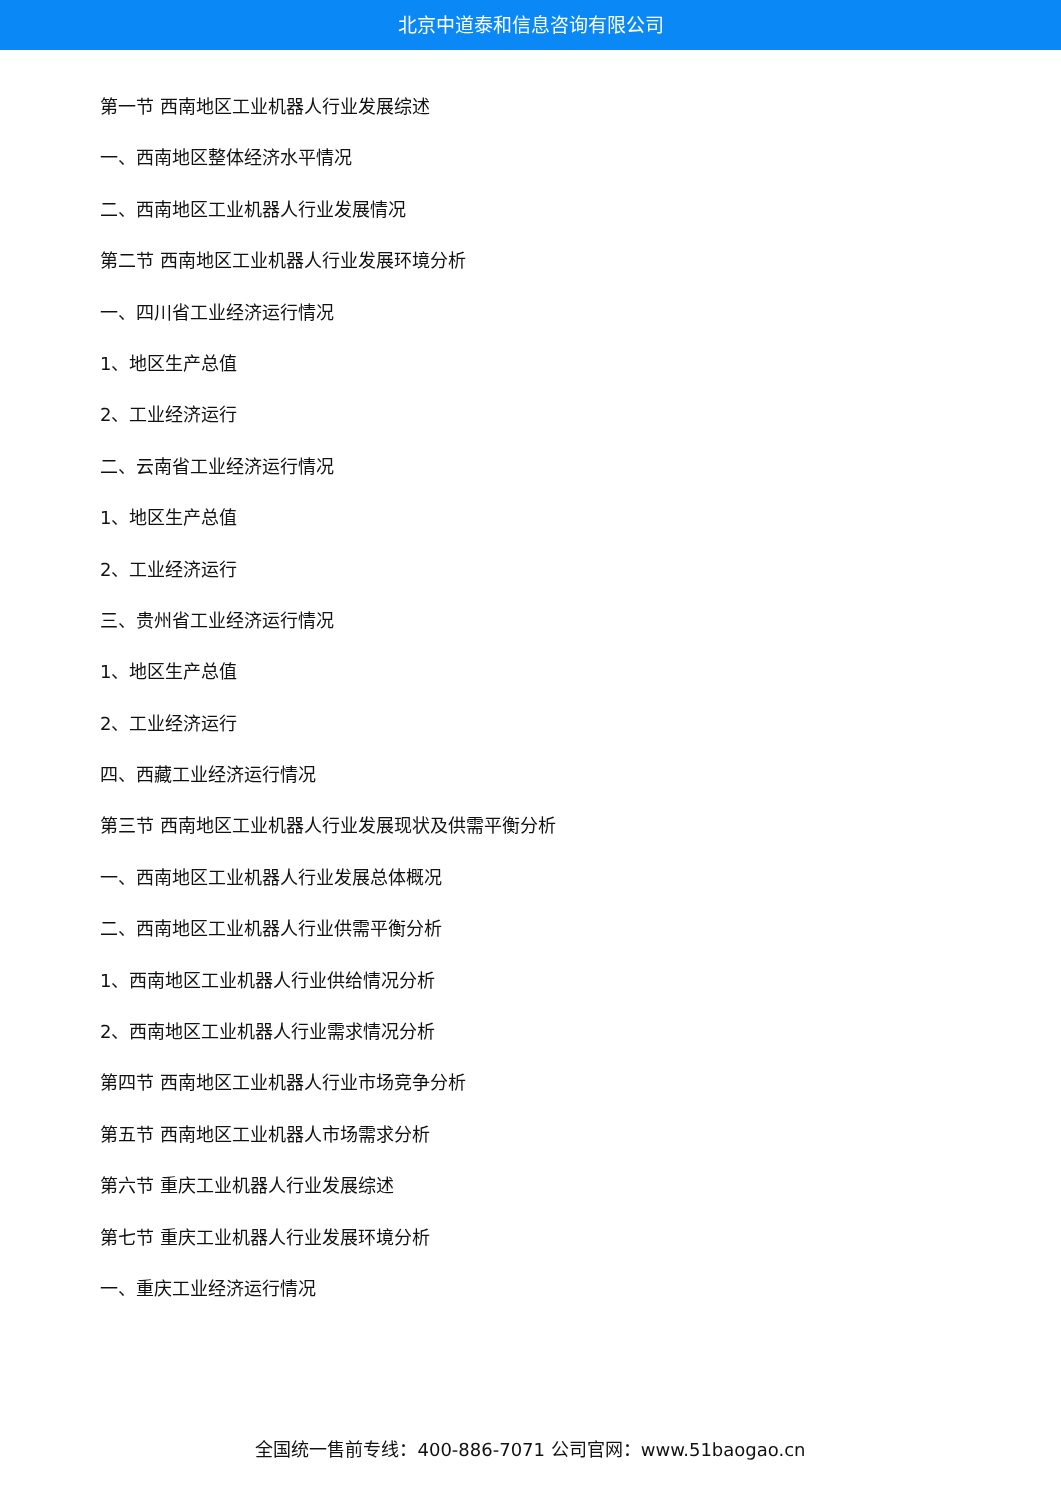北京中道泰和信息咨询有限公司
第一节 西南地区工业机器人行业发展综述
一、西南地区整体经济水平情况
二、西南地区工业机器人行业发展情况
第二节 西南地区工业机器人行业发展环境分析
一、四川省工业经济运行情况
1、地区生产总值
2、工业经济运行
二、云南省工业经济运行情况
1、地区生产总值
2、工业经济运行
三、贵州省工业经济运行情况
1、地区生产总值
2、工业经济运行
四、西藏工业经济运行情况
第三节 西南地区工业机器人行业发展现状及供需平衡分析
一、西南地区工业机器人行业发展总体概况
二、西南地区工业机器人行业供需平衡分析
1、西南地区工业机器人行业供给情况分析
2、西南地区工业机器人行业需求情况分析
第四节 西南地区工业机器人行业市场竞争分析
第五节 西南地区工业机器人市场需求分析
第六节 重庆工业机器人行业发展综述
第七节 重庆工业机器人行业发展环境分析
一、重庆工业经济运行情况
全国统一售前专线：400-886-7071 公司官网：www.51baogao.cn